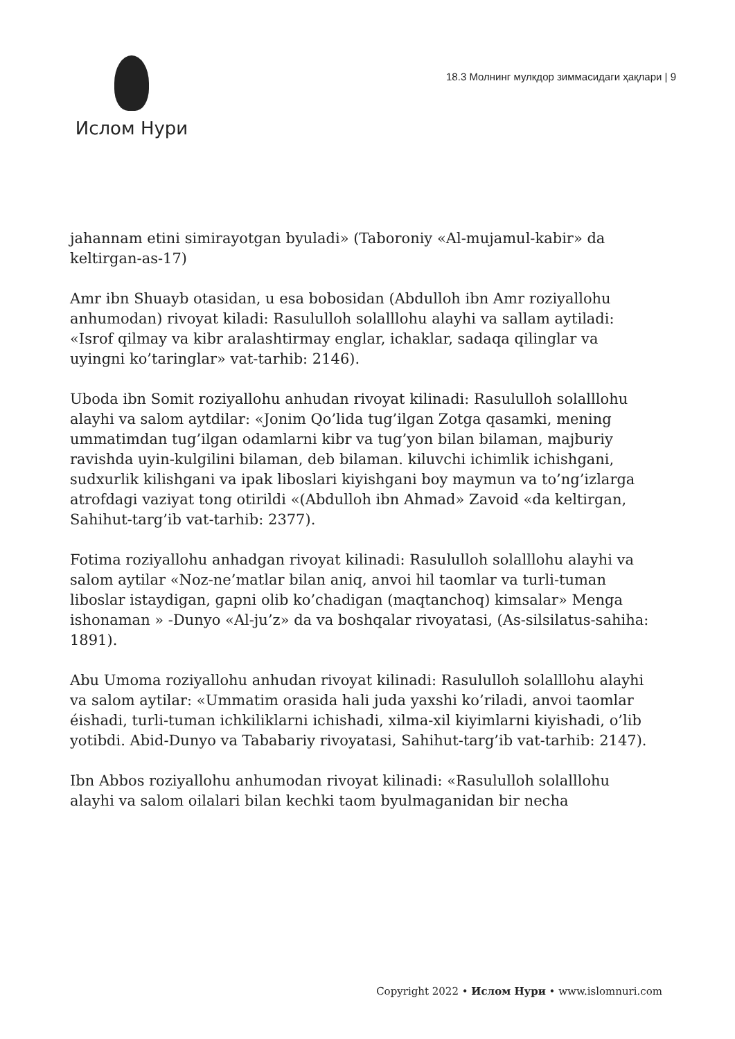Ислом Нури
18.3 Молнинг мулкдор зиммасидаги ҳақлари | 9
jahannam etini simirayotgan byuladi» (Taboroniy «Al-mujamul-kabir» da keltirgan-as-17)
Amr ibn Shuayb otasidan, u esa bobosidan (Abdulloh ibn Amr roziyallohu anhumodan) rivoyat kiladi: Rasululloh solalllohu alayhi va sallam aytiladi: «Isrof qilmay va kibr aralashtirmay englar, ichaklar, sadaqa qilinglar va uyingni ko’taringlar» vat-tarhib: 2146).
Uboda ibn Somit roziyallohu anhudan rivoyat kilinadi: Rasululloh solalllohu alayhi va salom aytdilar: «Jonim Qo’lida tug’ilgan Zotga qasamki, mening ummatimdan tug’ilgan odamlarni kibr va tug’yon bilan bilaman, majburiy ravishda uyin-kulgilini bilaman, deb bilaman. kiluvchi ichimlik ichishgani, sudxurlik kilishgani va ipak liboslari kiyishgani boy maymun va to’ng’izlarga atrofdagi vaziyat tong otirildi «(Abdulloh ibn Ahmad» Zavoid «da keltirgan, Sahihut-targ’ib vat-tarhib: 2377).
Fotima roziyallohu anhadgan rivoyat kilinadi: Rasululloh solalllohu alayhi va salom aytilar «Noz-ne’matlar bilan aniq, anvoi hil taomlar va turli-tuman liboslar istaydigan, gapni olib ko’chadigan (maqtanchoq) kimsalar» Menga ishonaman » -Dunyo «Al-ju’z» da va boshqalar rivoyatasi, (As-silsilatus-sahiha: 1891).
Abu Umoma roziyallohu anhudan rivoyat kilinadi: Rasululloh solalllohu alayhi va salom aytilar: «Ummatim orasida hali juda yaxshi ko’riladi, anvoi taomlar éishadi, turli-tuman ichkiliklarni ichishadi, xilma-xil kiyimlarni kiyishadi, o’lib yotibdi. Abid-Dunyo va Tababariy rivoyatasi, Sahihut-targ’ib vat-tarhib: 2147).
Ibn Abbos roziyallohu anhumodan rivoyat kilinadi: «Rasululloh solalllohu alayhi va salom oilalari bilan kechki taom byulmaganidan bir necha
Copyright 2022 • Ислом Нури • www.islomnuri.com